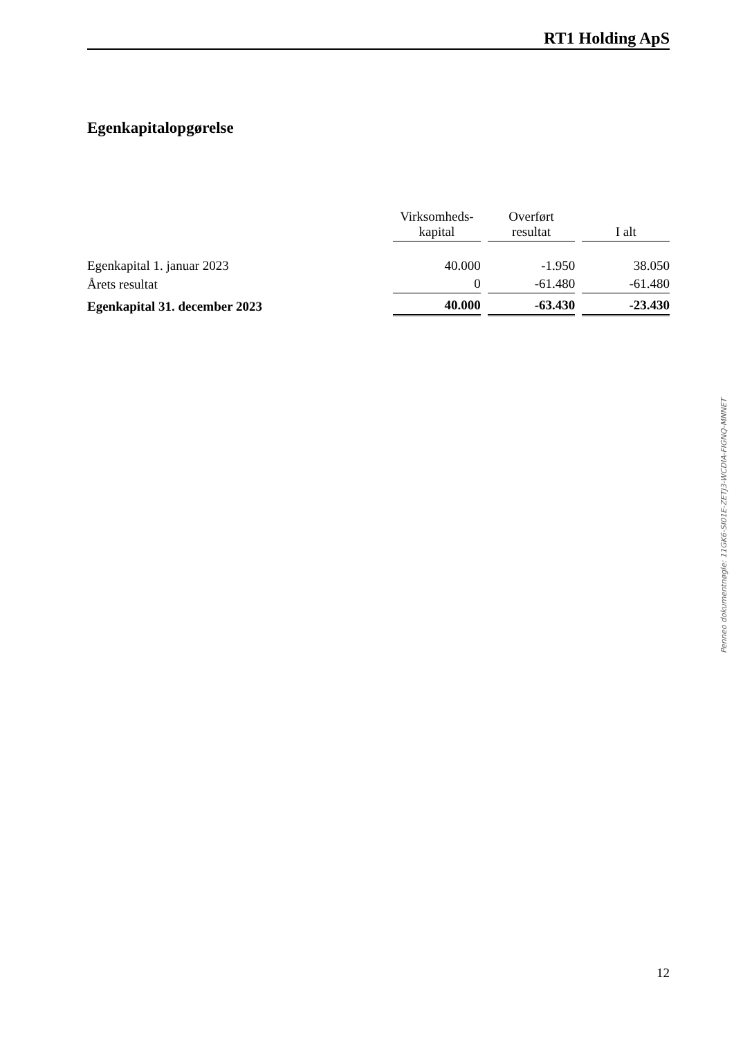RT1 Holding ApS
Egenkapitalopgørelse
| | Virksomheds- kapital | | Overført resultat | | I alt |
| Egenkapital 1. januar 2023 | 40.000 | | -1.950 | | 38.050 |
| Årets resultat | 0 | | -61.480 | | -61.480 |
| Egenkapital 31. december 2023 | 40.000 | | -63.430 | | -23.430 |
Penneo dokumentnøgle: 11GK6-SI01E-ZETJ3-WCDIA-FIGNQ-MNNET
12